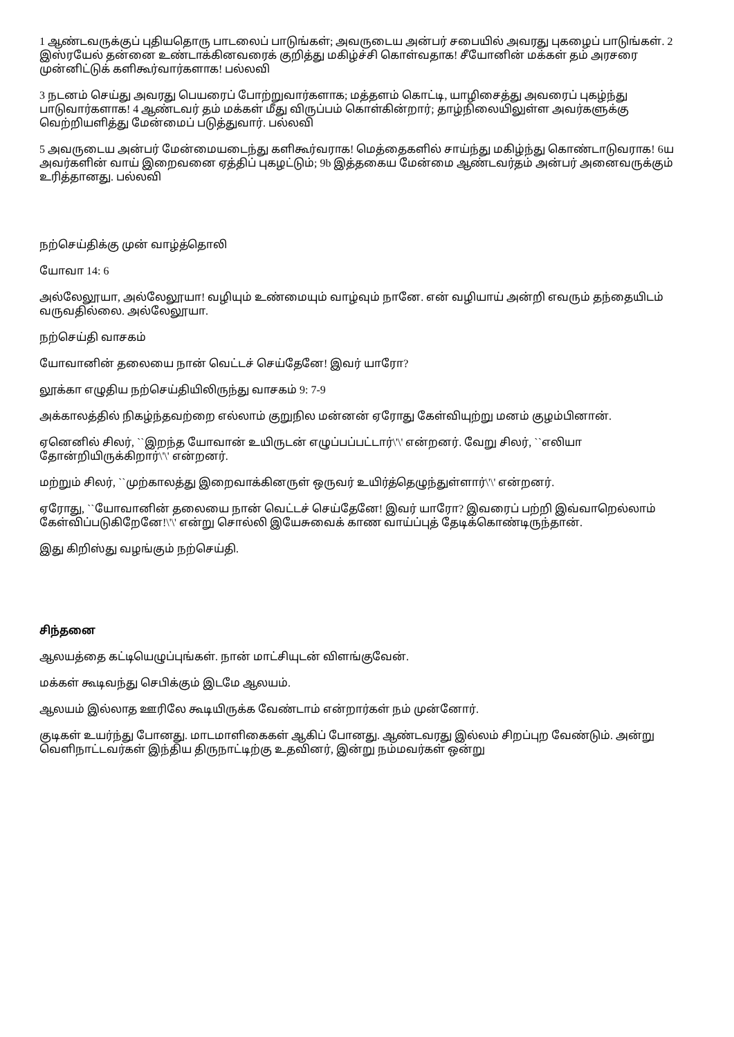1 ஆண்டவருக்குப் புதியதொரு பாடலைப் பாடுங்கள்; அவருடைய அன்பர் சபையில் அவரது புகழைப் பாடுங்கள். 2 இஸ்ரயேல் தன்னை உண்டாக்கினவரைக் குறித்து மகிழ்ச்சி கொள்வதாக! சீயோனின் மக்கள் தம் அரசரை முன்னிட்டுக் களிகூர்வார்களாக! பல்லவி
3 நடனம் செய்து அவரது பெயரைப் போற்றுவார்களாக; மத்தளம் கொட்டி, யாழிசைத்து அவரைப் புகழ்ந்து பாடுவார்களாக! 4 ஆண்டவர் தம் மக்கள் மீது விருப்பம் கொள்கின்றார்; தாழ்நிலையிலுள்ள அவர்களுக்கு வெற்றியளித்து மேன்மைப் படுத்துவார். பல்லவி
5 அவருடைய அன்பர் மேன்மையடைந்து களிகூர்வராக! மெத்தைகளில் சாய்ந்து மகிழ்ந்து கொண்டாடுவராக! 6ய அவர்களின் வாய் இறைவனை ஏத்திப் புகழட்டும்; 9b இத்தகைய மேன்மை ஆண்டவர்தம் அன்பர் அனைவருக்கும் உரித்தானது. பல்லவி
நற்செய்திக்கு முன் வாழ்த்தொலி
யோவா 14: 6
அல்லேலூயா, அல்லேலூயா! வழியும் உண்மையும் வாழ்வும் நானே. என் வழியாய் அன்றி எவரும் தந்தையிடம் வருவதில்லை. அல்லேலூயா.
நற்செய்தி வாசகம்
யோவானின் தலையை நான் வெட்டச் செய்தேனே! இவர் யாரோ?
லூக்கா எழுதிய நற்செய்தியிலிருந்து வாசகம் 9: 7-9
அக்காலத்தில் நிகழ்ந்தவற்றை எல்லாம் குறுநில மன்னன் ஏரோது கேள்வியுற்று மனம் குழம்பினான்.
ஏனெனில் சிலர், ``இறந்த யோவான் உயிருடன் எழுப்பப்பட்டார்\'\' என்றனர். வேறு சிலர், ``எலியா தோன்றியிருக்கிறார்\'\' என்றனர்.
மற்றும் சிலர், ``முற்காலத்து இறைவாக்கினருள் ஒருவர் உயிர்த்தெழுந்துள்ளார்\'\' என்றனர்.
ஏரோது, ``யோவானின் தலையை நான் வெட்டச் செய்தேனே! இவர் யாரோ? இவரைப் பற்றி இவ்வாறெல்லாம் கேள்விப்படுகிறேனே!\'\' என்று சொல்லி இயேசுவைக் காண வாய்ப்புத் தேடிக்கொண்டிருந்தான்.
இது கிறிஸ்து வழங்கும் நற்செய்தி.
சிந்தனை
ஆலயத்தை கட்டியெழுப்புங்கள். நான் மாட்சியுடன் விளங்குவேன்.
மக்கள் கூடிவந்து செபிக்கும் இடமே ஆலயம்.
ஆலயம் இல்லாத ஊரிலே கூடியிருக்க வேண்டாம் என்றார்கள் நம் முன்னோர்.
குடிகள் உயர்ந்து போனது. மாடமாளிகைகள் ஆகிப் போனது. ஆண்டவரது இல்லம் சிறப்புற வேண்டும். அன்று வெளிநாட்டவர்கள் இந்திய திருநாட்டிற்கு உதவினர், இன்று நம்மவர்கள் ஒன்று